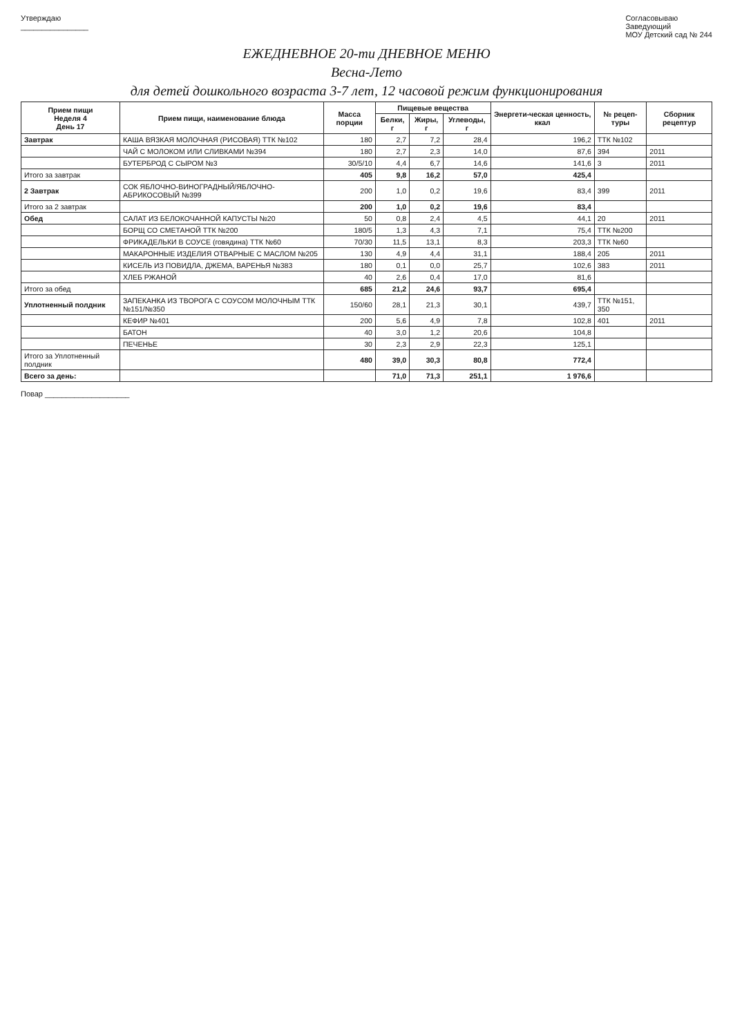Утверждаю
________________
Согласовываю
Заведующий
МОУ Детский сад № 244
ЕЖЕДНЕВНОЕ 20-ти ДНЕВНОЕ МЕНЮ
Весна-Лето
для детей дошкольного возраста 3-7 лет, 12 часовой режим функционирования
| Прием пищи Неделя 4 День 17 | Прием пищи, наименование блюда | Масса порции | Пищевые вещества | | | Энергети-ческая ценность, ккал | № рецеп-туры | Сборник рецептур |
| --- | --- | --- | --- | --- | --- | --- | --- | --- |
| | | | Белки, г | Жиры, г | Углеводы, г | | | |
| Завтрак | КАША ВЯЗКАЯ МОЛОЧНАЯ (РИСОВАЯ) ТТК №102 | 180 | 2,7 | 7,2 | 28,4 | 196,2 | ТТК №102 | |
| | ЧАЙ С МОЛОКОМ ИЛИ СЛИВКАМИ №394 | 180 | 2,7 | 2,3 | 14,0 | 87,6 | 394 | 2011 |
| | БУТЕРБРОД С СЫРОМ №3 | 30/5/10 | 4,4 | 6,7 | 14,6 | 141,6 | 3 | 2011 |
| Итого за завтрак | | 405 | 9,8 | 16,2 | 57,0 | 425,4 | | |
| 2 Завтрак | СОК ЯБЛОЧНО-ВИНОГРАДНЫЙ/ЯБЛОЧНО-АБРИКОСОВЫЙ №399 | 200 | 1,0 | 0,2 | 19,6 | 83,4 | 399 | 2011 |
| Итого за 2 завтрак | | 200 | 1,0 | 0,2 | 19,6 | 83,4 | | |
| Обед | САЛАТ ИЗ БЕЛОКОЧАННОЙ КАПУСТЫ №20 | 50 | 0,8 | 2,4 | 4,5 | 44,1 | 20 | 2011 |
| | БОРЩ СО СМЕТАНОЙ ТТК №200 | 180/5 | 1,3 | 4,3 | 7,1 | 75,4 | ТТК №200 | |
| | ФРИКАДЕЛЬКИ В СОУСЕ (говядина) ТТК №60 | 70/30 | 11,5 | 13,1 | 8,3 | 203,3 | ТТК №60 | |
| | МАКАРОННЫЕ ИЗДЕЛИЯ ОТВАРНЫЕ С МАСЛОМ №205 | 130 | 4,9 | 4,4 | 31,1 | 188,4 | 205 | 2011 |
| | КИСЕЛЬ ИЗ ПОВИДЛА, ДЖЕМА, ВАРЕНЬЯ №383 | 180 | 0,1 | 0,0 | 25,7 | 102,6 | 383 | 2011 |
| | ХЛЕБ РЖАНОЙ | 40 | 2,6 | 0,4 | 17,0 | 81,6 | | |
| Итого за обед | | 685 | 21,2 | 24,6 | 93,7 | 695,4 | | |
| Уплотненный полдник | ЗАПЕКАНКА ИЗ ТВОРОГА С СОУСОМ МОЛОЧНЫМ ТТК №151/№350 | 150/60 | 28,1 | 21,3 | 30,1 | 439,7 | ТТК №151, 350 | |
| | КЕФИР №401 | 200 | 5,6 | 4,9 | 7,8 | 102,8 | 401 | 2011 |
| | БАТОН | 40 | 3,0 | 1,2 | 20,6 | 104,8 | | |
| | ПЕЧЕНЬЕ | 30 | 2,3 | 2,9 | 22,3 | 125,1 | | |
| Итого за Уплотненный полдник | | 480 | 39,0 | 30,3 | 80,8 | 772,4 | | |
| Всего за день: | | | 71,0 | 71,3 | 251,1 | 1 976,6 | | |
Повар ____________________